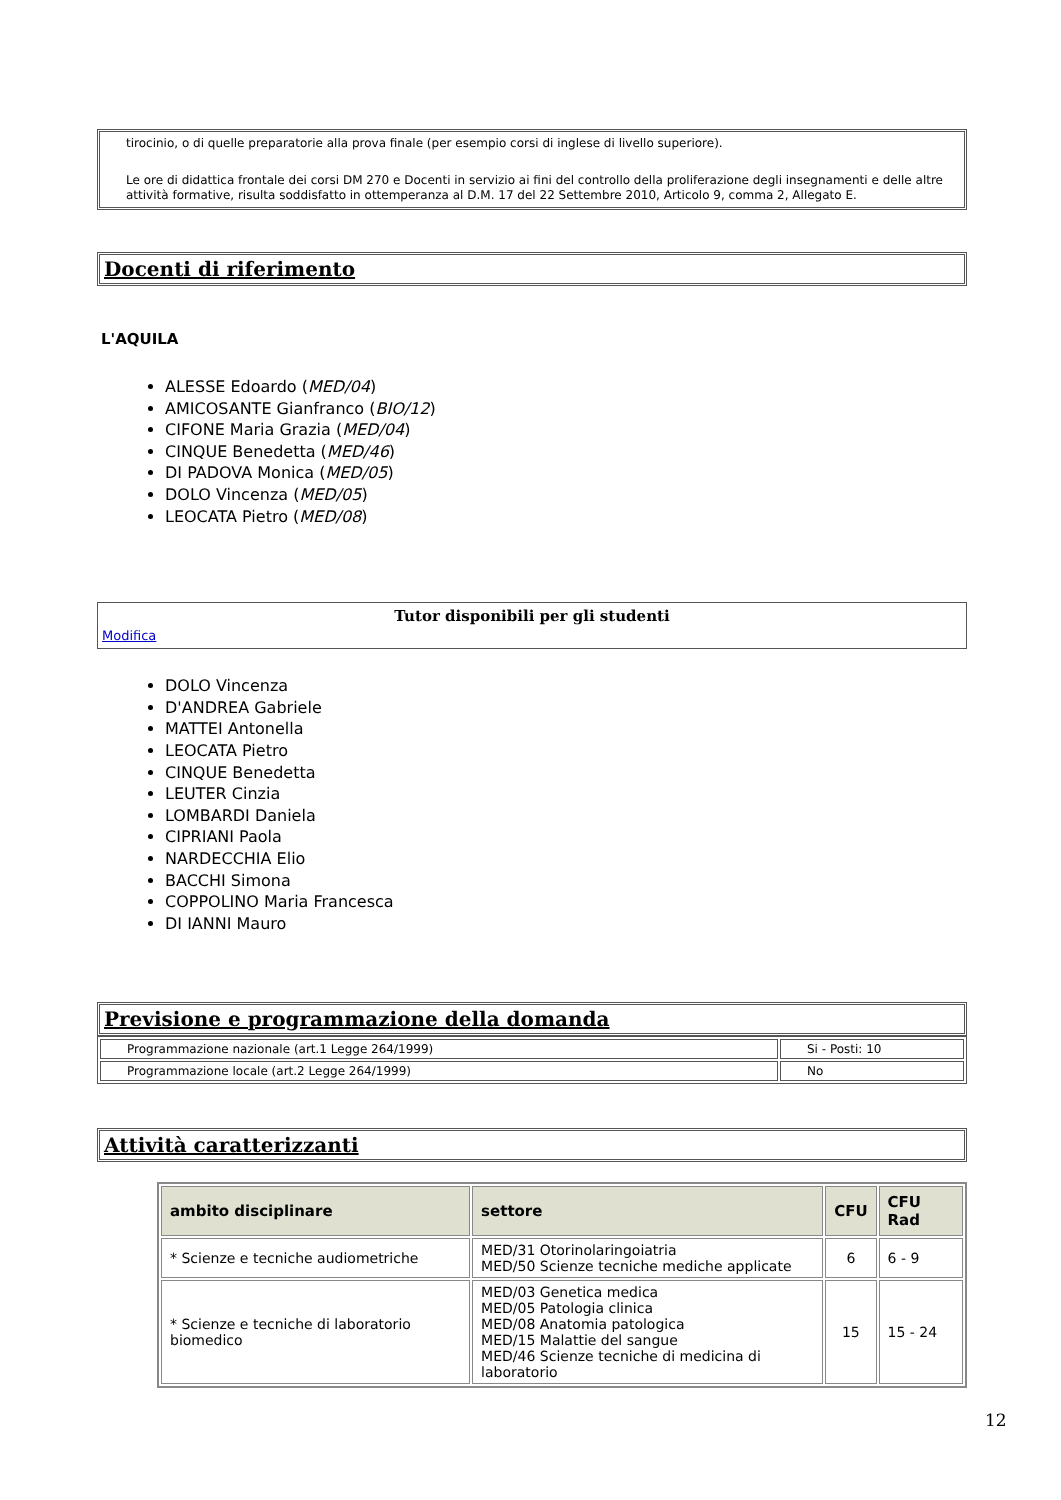tirocinio, o di quelle preparatorie alla prova finale (per esempio corsi di inglese di livello superiore).
Le ore di didattica frontale dei corsi DM 270 e Docenti in servizio ai fini del controllo della proliferazione degli insegnamenti e delle altre attività formative, risulta soddisfatto in ottemperanza al D.M. 17 del 22 Settembre 2010, Articolo 9, comma 2, Allegato E.
Docenti di riferimento
L'AQUILA
ALESSE Edoardo (MED/04)
AMICOSANTE Gianfranco (BIO/12)
CIFONE Maria Grazia (MED/04)
CINQUE Benedetta (MED/46)
DI PADOVA Monica (MED/05)
DOLO Vincenza (MED/05)
LEOCATA Pietro (MED/08)
Tutor disponibili per gli studenti
Modifica
DOLO Vincenza
D'ANDREA Gabriele
MATTEI Antonella
LEOCATA Pietro
CINQUE Benedetta
LEUTER Cinzia
LOMBARDI Daniela
CIPRIANI Paola
NARDECCHIA Elio
BACCHI Simona
COPPOLINO Maria Francesca
DI IANNI Mauro
Previsione e programmazione della domanda
| Programmazione nazionale (art.1 Legge 264/1999) | Si - Posti: 10 |
| Programmazione locale (art.2 Legge 264/1999) | No |
Attività caratterizzanti
| ambito disciplinare | settore | CFU | CFU Rad |
| --- | --- | --- | --- |
| * Scienze e tecniche audiometriche | MED/31 Otorinolaringoiatria MED/50 Scienze tecniche mediche applicate | 6 | 6 - 9 |
| * Scienze e tecniche di laboratorio biomedico | MED/03 Genetica medica MED/05 Patologia clinica MED/08 Anatomia patologica MED/15 Malattie del sangue MED/46 Scienze tecniche di medicina di laboratorio | 15 | 15 - 24 |
12